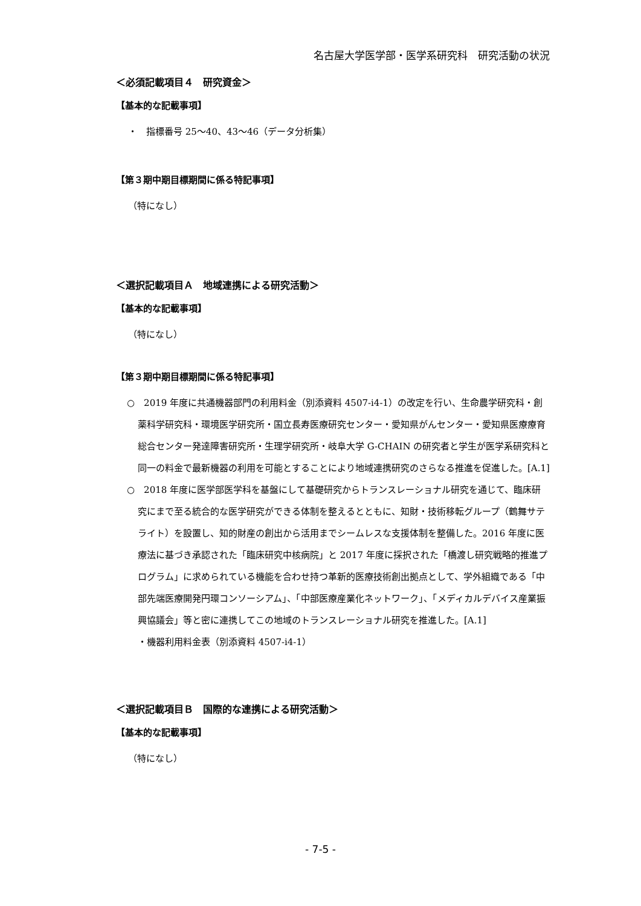名古屋大学医学部・医学系研究科　研究活動の状況
＜必須記載項目４　研究資金＞
【基本的な記載事項】
・　指標番号 25～40、43～46（データ分析集）
【第３期中期目標期間に係る特記事項】
（特になし）
＜選択記載項目Ａ　地域連携による研究活動＞
【基本的な記載事項】
（特になし）
【第３期中期目標期間に係る特記事項】
○　2019 年度に共通機器部門の利用料金（別添資料 4507-i4-1）の改定を行い、生命農学研究科・創薬科学研究科・環境医学研究所・国立長寿医療研究センター・愛知県がんセンター・愛知県医療療育総合センター発達障害研究所・生理学研究所・岐阜大学 G-CHAIN の研究者と学生が医学系研究科と同一の料金で最新機器の利用を可能とすることにより地域連携研究のさらなる推進を促進した。[A.1]
○　2018 年度に医学部医学科を基盤にして基礎研究からトランスレーショナル研究を通じて、臨床研究にまで至る統合的な医学研究ができる体制を整えるとともに、知財・技術移転グループ（鶴舞サテライト）を設置し、知的財産の創出から活用までシームレスな支援体制を整備した。2016 年度に医療法に基づき承認された「臨床研究中核病院」と 2017 年度に採択された「橋渡し研究戦略的推進プログラム」に求められている機能を合わせ持つ革新的医療技術創出拠点として、学外組織である「中部先端医療開発円環コンソーシアム」、「中部医療産業化ネットワーク」、「メディカルデバイス産業振興協議会」等と密に連携してこの地域のトランスレーショナル研究を推進した。[A.1]
・機器利用料金表（別添資料 4507-i4-1）
＜選択記載項目Ｂ　国際的な連携による研究活動＞
【基本的な記載事項】
（特になし）
- 7-5 -